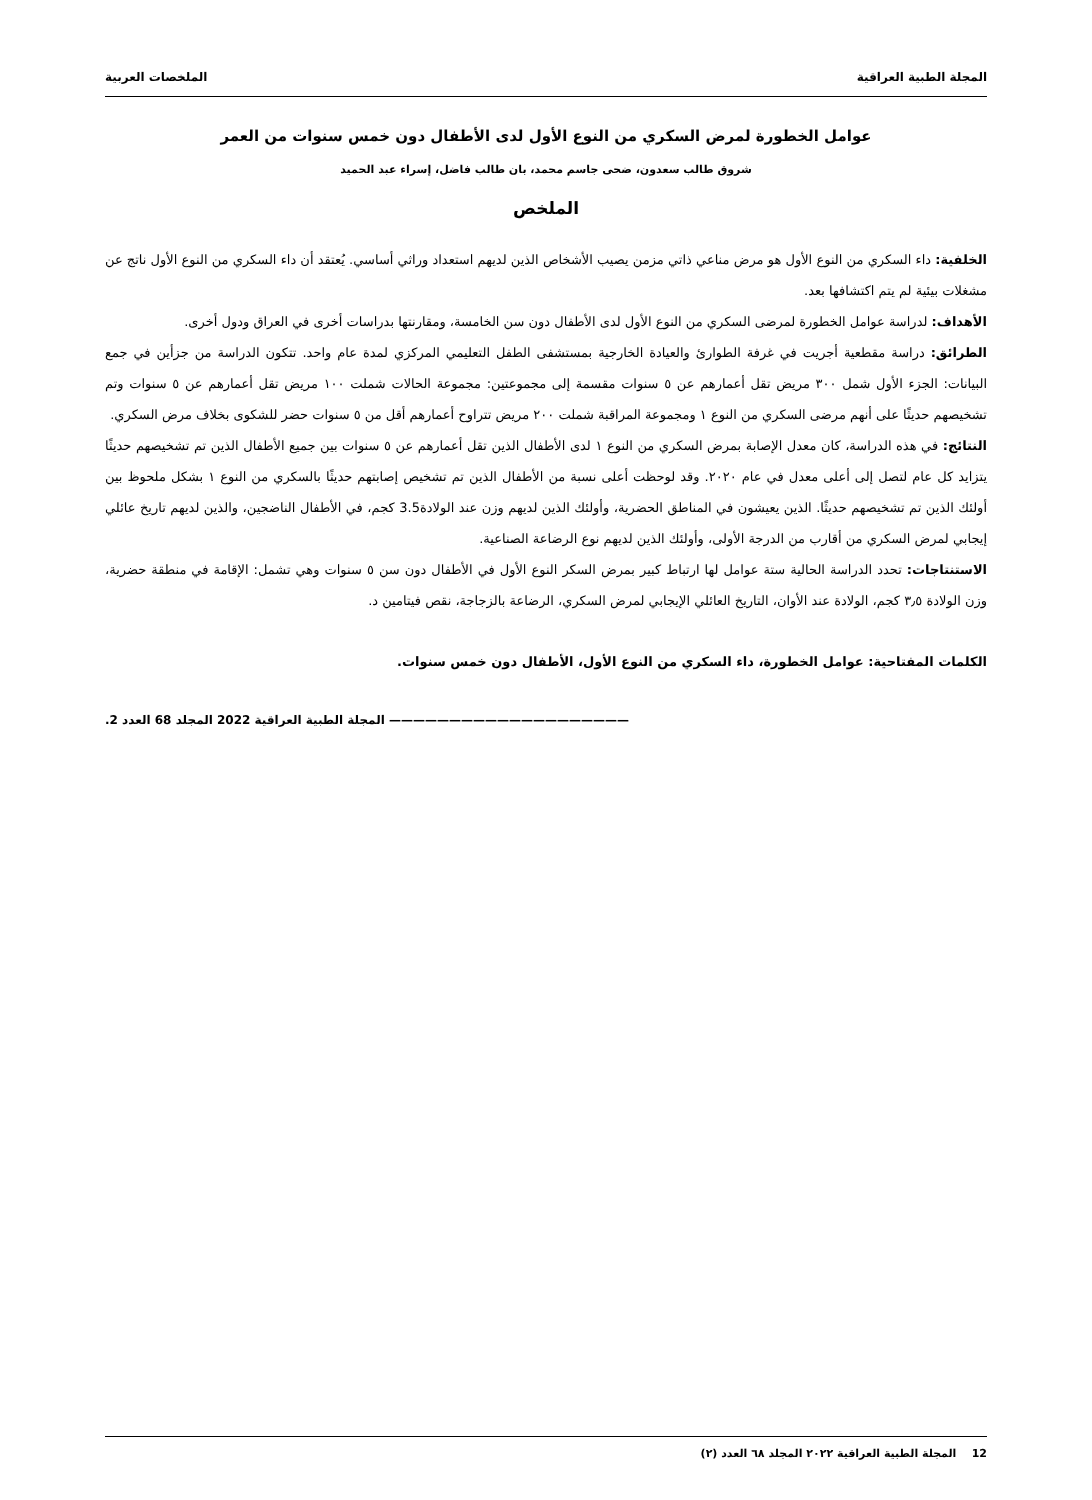المجلة الطبية العراقية الملخصات العربية
عوامل الخطورة لمرض السكري من النوع الأول لدى الأطفال دون خمس سنوات من العمر
شروق طالب سعدون، ضحى جاسم محمد، بان طالب فاضل، إسراء عبد الحميد
الملخص
الخلفية: داء السكري من النوع الأول هو مرض مناعي ذاتي مزمن يصيب الأشخاص الذين لديهم استعداد وراثي أساسي. يُعتقد أن داء السكري من النوع الأول ناتج عن مشغلات بيئية لم يتم اكتشافها بعد.
الأهداف: لدراسة عوامل الخطورة لمرضى السكري من النوع الأول لدى الأطفال دون سن الخامسة، ومقارنتها بدراسات أخرى في العراق ودول أخرى.
الطرائق: دراسة مقطعية أجريت في غرفة الطوارئ والعيادة الخارجية بمستشفى الطفل التعليمي المركزي لمدة عام واحد. تتكون الدراسة من جزأين في جمع البيانات: الجزء الأول شمل ٣٠٠ مريض تقل أعمارهم عن ٥ سنوات مقسمة إلى مجموعتين: مجموعة الحالات شملت ١٠٠ مريض تقل أعمارهم عن ٥ سنوات وتم تشخيصهم حديثًا على أنهم مرضى السكري من النوع ١ ومجموعة المراقبة شملت ٢٠٠ مريض تتراوح أعمارهم أقل من ٥ سنوات حضر للشكوى بخلاف مرض السكري.
النتائج: في هذه الدراسة، كان معدل الإصابة بمرض السكري من النوع ١ لدى الأطفال الذين تقل أعمارهم عن ٥ سنوات بين جميع الأطفال الذين تم تشخيصهم حديثًا يتزايد كل عام لتصل إلى أعلى معدل في عام ٢٠٢٠. وقد لوحظت أعلى نسبة من الأطفال الذين تم تشخيص إصابتهم حديثًا بالسكري من النوع ١ بشكل ملحوظ بين أولئك الذين تم تشخيصهم حديثًا. الذين يعيشون في المناطق الحضرية، وأولئك الذين لديهم وزن عند الولادة3.5 كجم، في الأطفال الناضجين، والذين لديهم تاريخ عائلي إيجابي لمرض السكري من أقارب من الدرجة الأولى، وأولئك الذين لديهم نوع الرضاعة الصناعية.
الاستنتاجات: تحدد الدراسة الحالية ستة عوامل لها ارتباط كبير بمرض السكر النوع الأول في الأطفال دون سن ٥ سنوات وهي تشمل: الإقامة في منطقة حضرية، وزن الولادة ٣٫٥ كجم، الولادة عند الأوان، التاريخ العائلي الإيجابي لمرض السكري، الرضاعة بالزجاجة، نقص فيتامين د.
الكلمات المفتاحية: عوامل الخطورة، داء السكري من النوع الأول، الأطفال دون خمس سنوات.
———————————————————— المجلة الطبية العراقية 2022 المجلد 68 العدد 2.
12 المجلة الطبية العراقية ٢٠٢٢ المجلد ٦٨ العدد (٢)